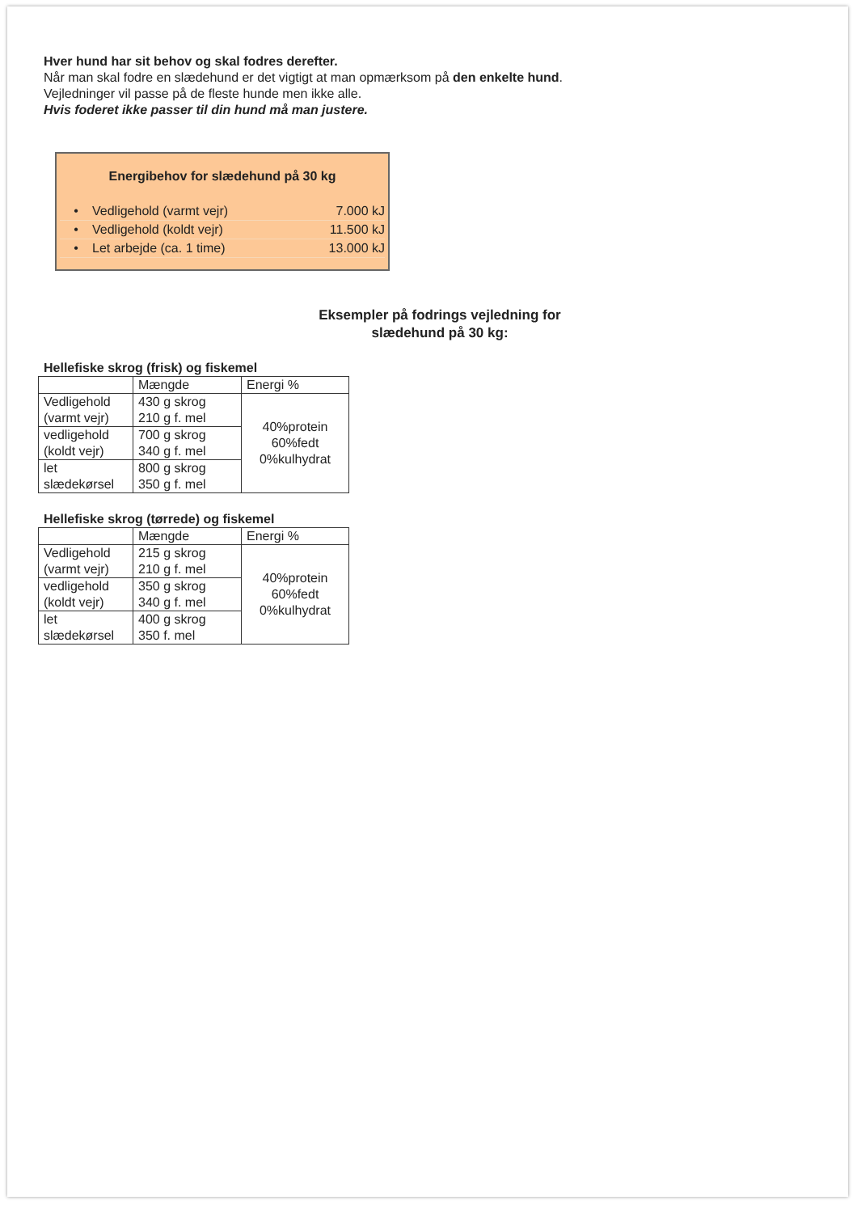Hver hund har sit behov og skal fodres derefter.
Når man skal fodre en slædehund er det vigtigt at man opmærksom på den enkelte hund.
Vejledninger vil passe på de fleste hunde men ikke alle.
Hvis foderet ikke passer til din hund må man justere.
Energibehov for slædehund på 30 kg
| • | Vedligehold (varmt vejr) | 7.000 kJ |
| • | Vedligehold (koldt vejr) | 11.500 kJ |
| • | Let arbejde (ca. 1 time) | 13.000 kJ |
Eksempler på fodrings vejledning for
slædehund på 30 kg:
Hellefiske skrog (frisk) og fiskemel
| | Mængde | Energi % |
| Vedligehold (varmt vejr) | 430 g skrog 210 g f. mel | 40%protein 60%fedt 0%kulhydrat |
| vedligehold (koldt vejr) | 700 g skrog 340 g f. mel | |
| let slædekørsel | 800 g skrog 350 g f. mel | |
Hellefiske skrog (tørrede) og fiskemel
| | Mængde | Energi % |
| Vedligehold (varmt vejr) | 215 g skrog 210 g f. mel | 40%protein 60%fedt 0%kulhydrat |
| vedligehold (koldt vejr) | 350 g skrog 340 g f. mel | |
| let slædekørsel | 400 g skrog 350 f. mel | |